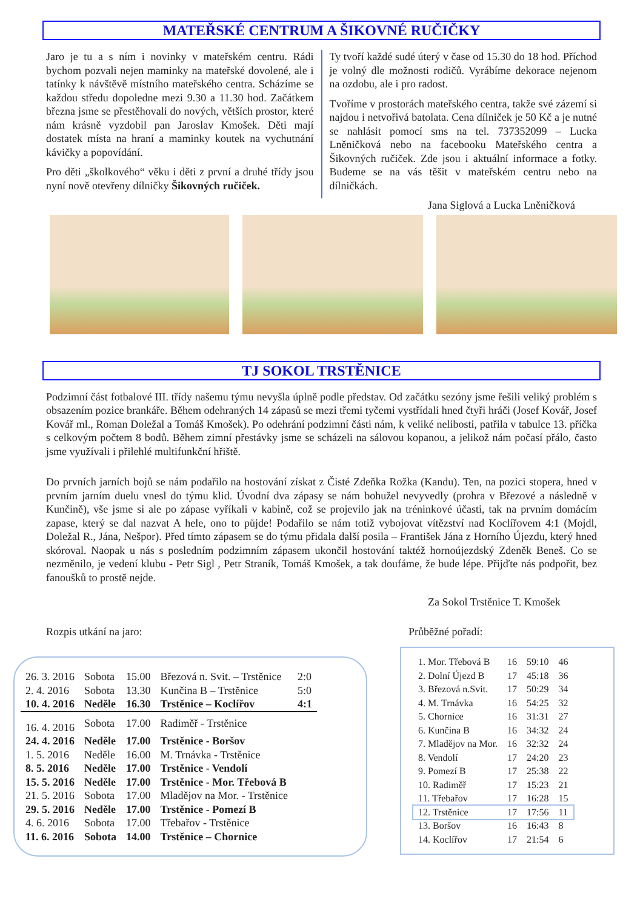MATEŘSKÉ CENTRUM A ŠIKOVNÉ RUČIČKY
Jaro je tu a s ním i novinky v mateřském centru. Rádi bychom pozvali nejen maminky na mateřské dovolené, ale i tatínky k návštěvě místního mateřského centra. Scházíme se každou středu dopoledne mezi 9.30 a 11.30 hod. Začátkem března jsme se přestěhovali do nových, větších prostor, které nám krásně vyzdobil pan Jaroslav Kmošek. Děti mají dostatek místa na hraní a maminky koutek na vychutnání kávičky a popovídání.
Pro děti „školkového“ věku i děti z první a druhé třídy jsou nyní nově otevřeny dílničky Šikovných ručiček.
Ty tvoří každé sudé úterý v čase od 15.30 do 18 hod. Příchod je volný dle možnosti rodičů. Vyrábíme dekorace nejenom na ozdobu, ale i pro radost.
Tvoříme v prostorách mateřského centra, takže své zázemí si najdou i netvořivá batolata. Cena dílniček je 50 Kč a je nutné se nahlásit pomocí sms na tel. 737352099 – Lucka Lněničková nebo na facebooku Mateřského centra a Šikovných ručiček. Zde jsou i aktuální informace a fotky. Budeme se na vás těšit v mateřském centru nebo na dílničkách.
Jana Siglová a Lucka Lněničková
TJ SOKOL TRSTĚNICE
Podzimní část fotbalové III. třídy našemu týmu nevyšla úplně podle představ. Od začátku sezóny jsme řešili veliký problém s obsazením pozice brankáře. Během odehraných 14 zápasů se mezi třemi tyčemi vystřídali hned čtyři hráči (Josef Kovář, Josef Kovář ml., Roman Doležal a Tomáš Kmošek). Po odehrání podzimní části nám, k veliké nelibosti, patřila v tabulce 13. příčka s celkovým počtem 8 bodů. Během zimní přestávky jsme se scházeli na sálovou kopanou, a jelikož nám počasí přálo, často jsme využívali i přilehlé multifunkční hřiště.
Do prvních jarních bojů se nám podařilo na hostování získat z Čisté Zdeňka Rožka (Kandu). Ten, na pozici stopera, hned v prvním jarním duelu vnesl do týmu klid. Úvodní dva zápasy se nám bohužel nevyvedly (prohra v Březové a následně v Kunčině), vše jsme si ale po zápase vyříkali v kabině, což se projevilo jak na tréninkové účasti, tak na prvním domácím zapase, který se dal nazvat A hele, ono to půjde! Podařilo se nám totiž vybojovat vítězství nad Koclířovem 4:1 (Mojdl, Doležal R., Jána, Nešpor). Před tímto zápasem se do týmu přidala další posila – František Jána z Horního Újezdu, který hned skóroval. Naopak u nás s posledním podzimním zápasem ukončil hostování taktéž hornoújezdský Zdeněk Beneš. Co se nezměnilo, je vedení klubu - Petr Sigl , Petr Straník, Tomáš Kmošek, a tak doufáme, že bude lépe. Přijďte nás podpořit, bez fanoušků to prostě nejde.
Za Sokol Trstěnice T. Kmošek
Rozpis utkání na jaro:
| 26. 3. 2016 | Sobota | 15.00 | Březová n. Svit. – Trstěnice | 2:0 |
| 2. 4. 2016 | Sobota | 13.30 | Kunčina B – Trstěnice | 5:0 |
| 10. 4. 2016 | Neděle | 16.30 | Trstěnice – Koclířov | 4:1 |
| 16. 4. 2016 | Sobota | 17.00 | Radiměř - Trstěnice | |
| 24. 4. 2016 | Neděle | 17.00 | Trstěnice - Boršov | |
| 1. 5. 2016 | Neděle | 16.00 | M. Trnávka - Trstěnice | |
| 8. 5. 2016 | Neděle | 17.00 | Trstěnice - Vendolí | |
| 15. 5. 2016 | Neděle | 17.00 | Trstěnice - Mor. Třebová B | |
| 21. 5. 2016 | Sobota | 17.00 | Mladějov na Mor. - Trstěnice | |
| 29. 5. 2016 | Neděle | 17.00 | Trstěnice - Pomezí B | |
| 4. 6. 2016 | Sobota | 17.00 | Třebařov - Trstěnice | |
| 11. 6. 2016 | Sobota | 14.00 | Trstěnice – Chornice | |
Průběžné pořadí:
| 1. Mor. Třebová B | 16 | 59:10 | 46 |
| 2. Dolní Újezd B | 17 | 45:18 | 36 |
| 3. Březová n.Svit. | 17 | 50:29 | 34 |
| 4. M. Trnávka | 16 | 54:25 | 32 |
| 5. Chornice | 16 | 31:31 | 27 |
| 6. Kunčina B | 16 | 34:32 | 24 |
| 7. Mladějov na Mor. | 16 | 32:32 | 24 |
| 8. Vendolí | 17 | 24:20 | 23 |
| 9. Pomezí B | 17 | 25:38 | 22 |
| 10. Radiměř | 17 | 15:23 | 21 |
| 11. Třebařov | 17 | 16:28 | 15 |
| 12. Trstěnice | 17 | 17:56 | 11 |
| 13. Boršov | 16 | 16:43 | 8 |
| 14. Koclířov | 17 | 21:54 | 6 |